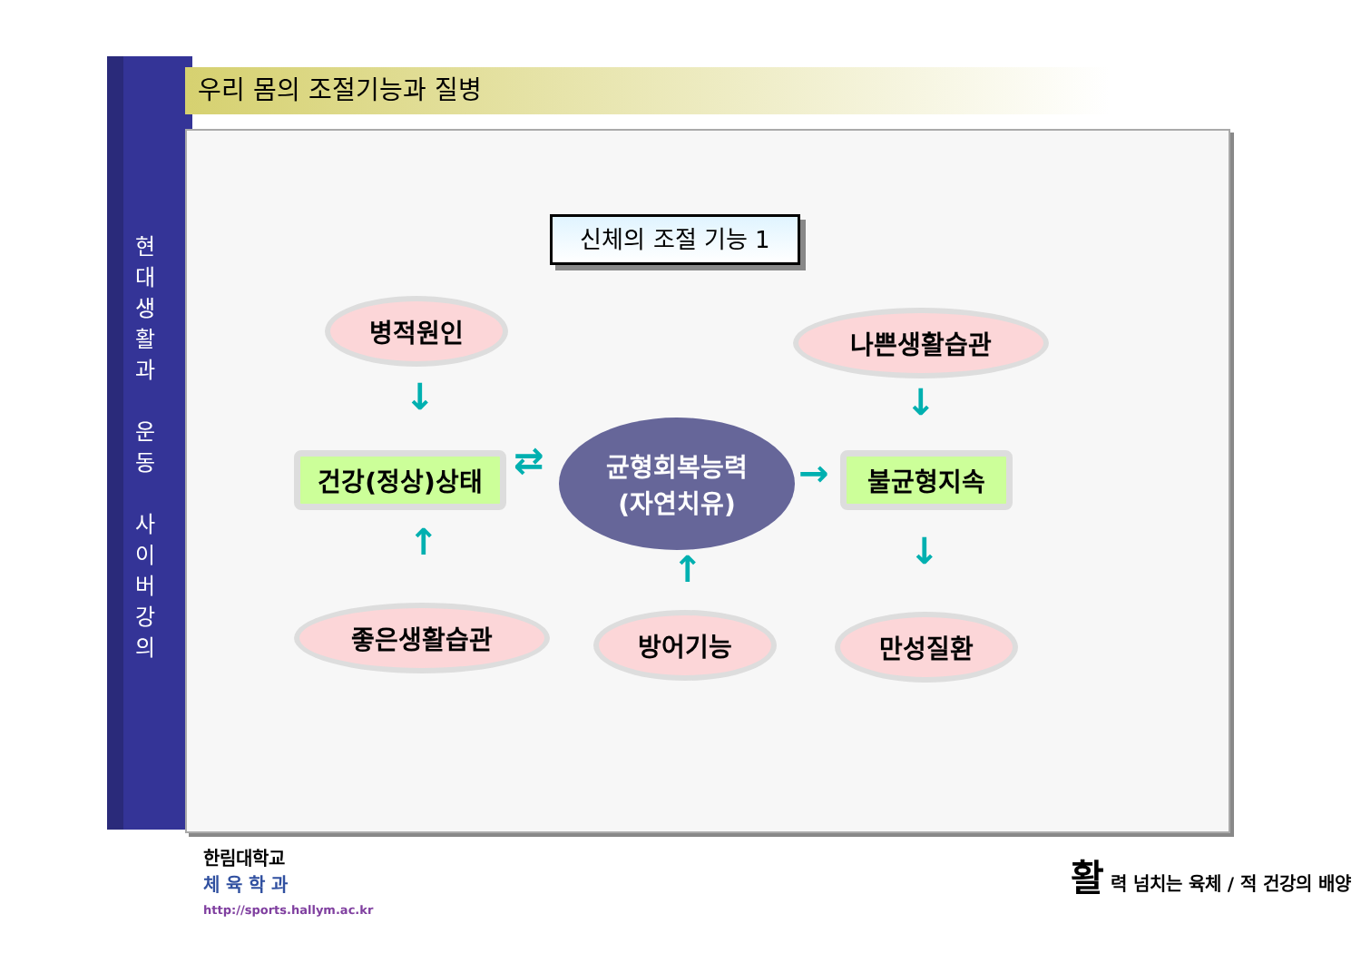현대생활과
운동
사이버강의
우리 몸의 조절기능과 질병
신체의 조절 기능 1
병적원인 나쁜생활습관
건강(정상)상태
균형회복능력
(자연치유)
불균형지속
좋은생활습관 방어기능 만성질환
↓ ↓
↑
↑ ↓
⇄ →
한림대학교
체 육 학 과
http://sports.hallym.ac.kr
활 력 넘치는 육체 / 적 건강의 배양